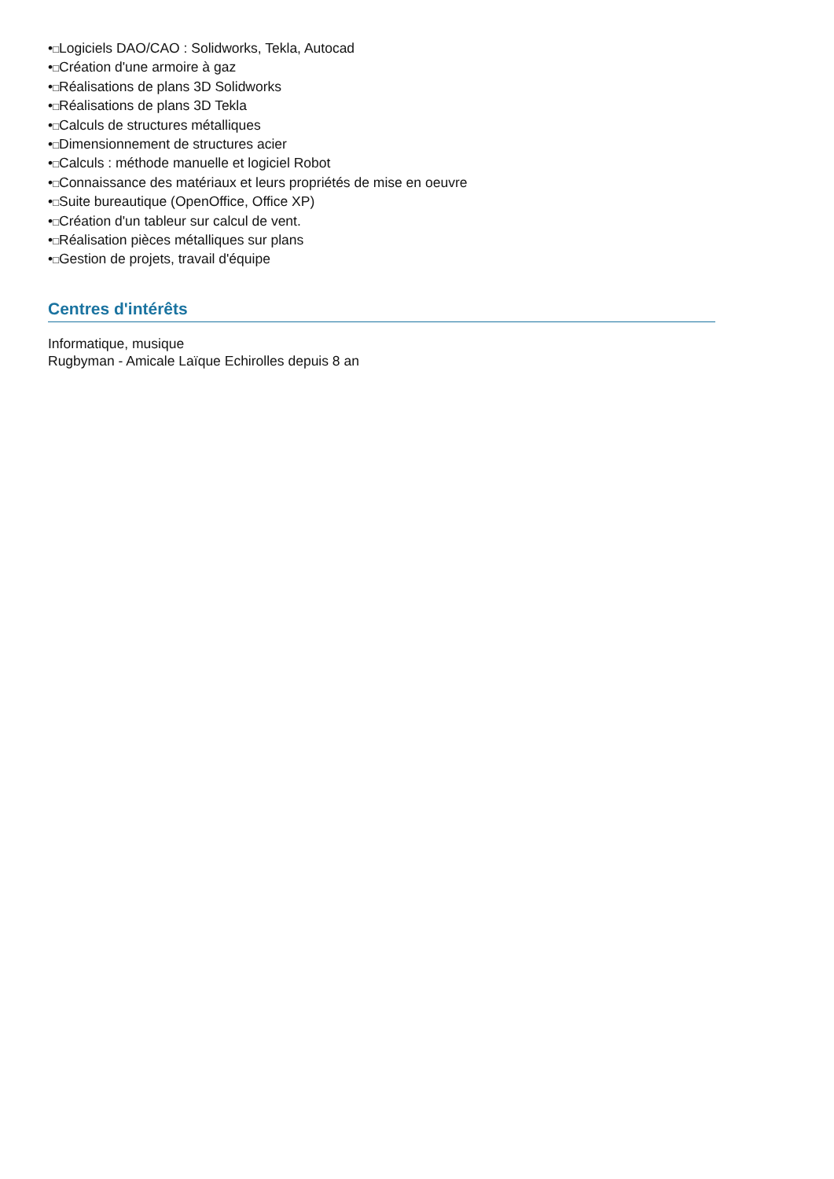•□Logiciels DAO/CAO : Solidworks, Tekla, Autocad
•□Création d'une armoire à gaz
•□Réalisations de plans 3D Solidworks
•□Réalisations de plans 3D Tekla
•□Calculs de structures métalliques
•□Dimensionnement de structures acier
•□Calculs : méthode manuelle et logiciel Robot
•□Connaissance des matériaux et leurs propriétés de mise en oeuvre
•□Suite bureautique (OpenOffice, Office XP)
•□Création d'un tableur sur calcul de vent.
•□Réalisation pièces métalliques sur plans
•□Gestion de projets, travail d'équipe
Centres d'intérêts
Informatique, musique
Rugbyman - Amicale Laïque Echirolles depuis 8 an